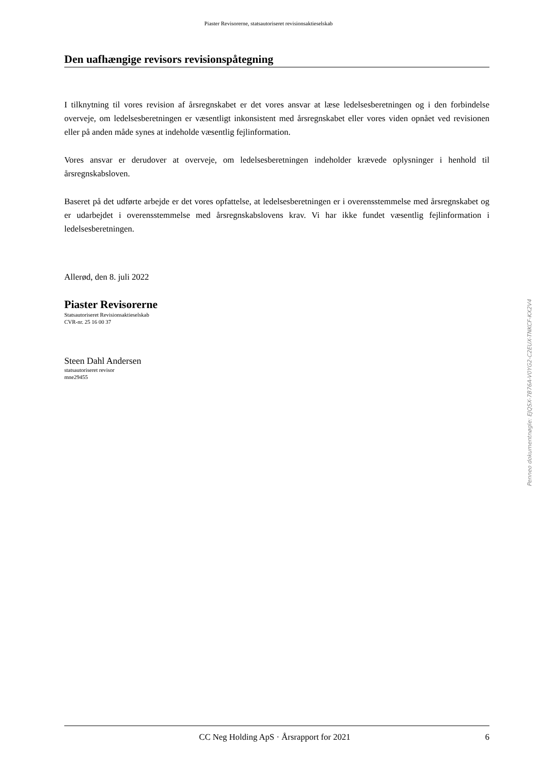Piaster Revisorerne, statsautoriseret revisionsaktieselskab
Den uafhængige revisors revisionspåtegning
I tilknytning til vores revision af årsregnskabet er det vores ansvar at læse ledelsesberetningen og i den forbindelse overveje, om ledelsesberetningen er væsentligt inkonsistent med årsregnskabet eller vores viden opnået ved revisionen eller på anden måde synes at indeholde væsentlig fejlinformation.
Vores ansvar er derudover at overveje, om ledelsesberetningen indeholder krævede oplysninger i henhold til årsregnskabsloven.
Baseret på det udførte arbejde er det vores opfattelse, at ledelsesberetningen er i overensstemmelse med årsregnskabet og er udarbejdet i overensstemmelse med årsregnskabslovens krav. Vi har ikke fundet væsentlig fejlinformation i ledelsesberetningen.
Allerød, den 8. juli 2022
Piaster Revisorerne
Statsautoriseret Revisionsaktieselskab
CVR-nr. 25 16 00 37
Steen Dahl Andersen
statsautoriseret revisor
mne29455
Penneo dokumentnøgle: EJQSX-7B76A-V0YG2-C2EUX-TNKCF-KX2V4
CC Neg Holding ApS · Årsrapport for 2021 6